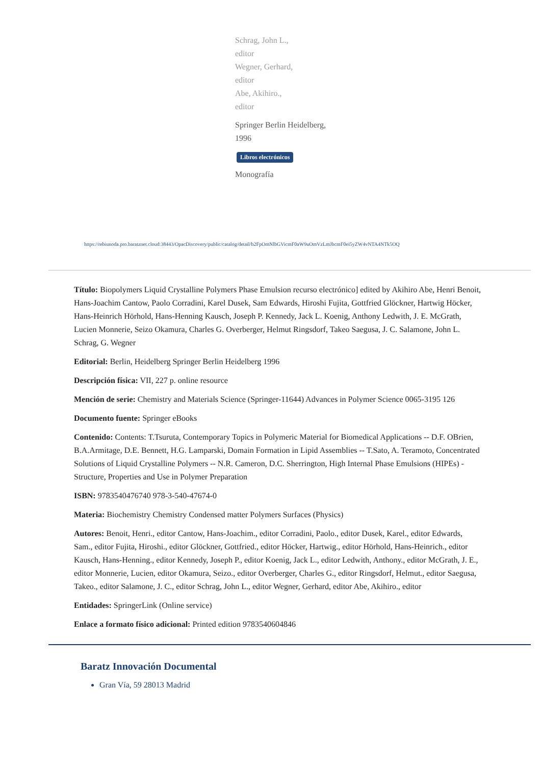Schrag, John L.,
editor
Wegner, Gerhard,
editor
Abe, Akihiro.,
editor
Springer Berlin Heidelberg,
1996
Libros electrónicos
Monografía
https://rebiunoda.pro.baratznet.cloud:38443/OpacDiscovery/public/catalog/detail/b2FpOmNlbGVicmF0aW9uOmVzLmJhcmF0ei5yZW4vNTA4NTk5OQ
Título: Biopolymers Liquid Crystalline Polymers Phase Emulsion recurso electrónico] edited by Akihiro Abe, Henri Benoit, Hans-Joachim Cantow, Paolo Corradini, Karel Dusek, Sam Edwards, Hiroshi Fujita, Gottfried Glöckner, Hartwig Höcker, Hans-Heinrich Hörhold, Hans-Henning Kausch, Joseph P. Kennedy, Jack L. Koenig, Anthony Ledwith, J. E. McGrath, Lucien Monnerie, Seizo Okamura, Charles G. Overberger, Helmut Ringsdorf, Takeo Saegusa, J. C. Salamone, John L. Schrag, G. Wegner
Editorial: Berlin, Heidelberg Springer Berlin Heidelberg 1996
Descripción física: VII, 227 p. online resource
Mención de serie: Chemistry and Materials Science (Springer-11644) Advances in Polymer Science 0065-3195 126
Documento fuente: Springer eBooks
Contenido: Contents: T.Tsuruta, Contemporary Topics in Polymeric Material for Biomedical Applications -- D.F. OBrien, B.A.Armitage, D.E. Bennett, H.G. Lamparski, Domain Formation in Lipid Assemblies -- T.Sato, A. Teramoto, Concentrated Solutions of Liquid Crystalline Polymers -- N.R. Cameron, D.C. Sherrington, High Internal Phase Emulsions (HIPEs) - Structure, Properties and Use in Polymer Preparation
ISBN: 9783540476740 978-3-540-47674-0
Materia: Biochemistry Chemistry Condensed matter Polymers Surfaces (Physics)
Autores: Benoit, Henri., editor Cantow, Hans-Joachim., editor Corradini, Paolo., editor Dusek, Karel., editor Edwards, Sam., editor Fujita, Hiroshi., editor Glöckner, Gottfried., editor Höcker, Hartwig., editor Hörhold, Hans-Heinrich., editor Kausch, Hans-Henning., editor Kennedy, Joseph P., editor Koenig, Jack L., editor Ledwith, Anthony., editor McGrath, J. E., editor Monnerie, Lucien, editor Okamura, Seizo., editor Overberger, Charles G., editor Ringsdorf, Helmut., editor Saegusa, Takeo., editor Salamone, J. C., editor Schrag, John L., editor Wegner, Gerhard, editor Abe, Akihiro., editor
Entidades: SpringerLink (Online service)
Enlace a formato físico adicional: Printed edition 9783540604846
Baratz Innovación Documental
Gran Vía, 59 28013 Madrid